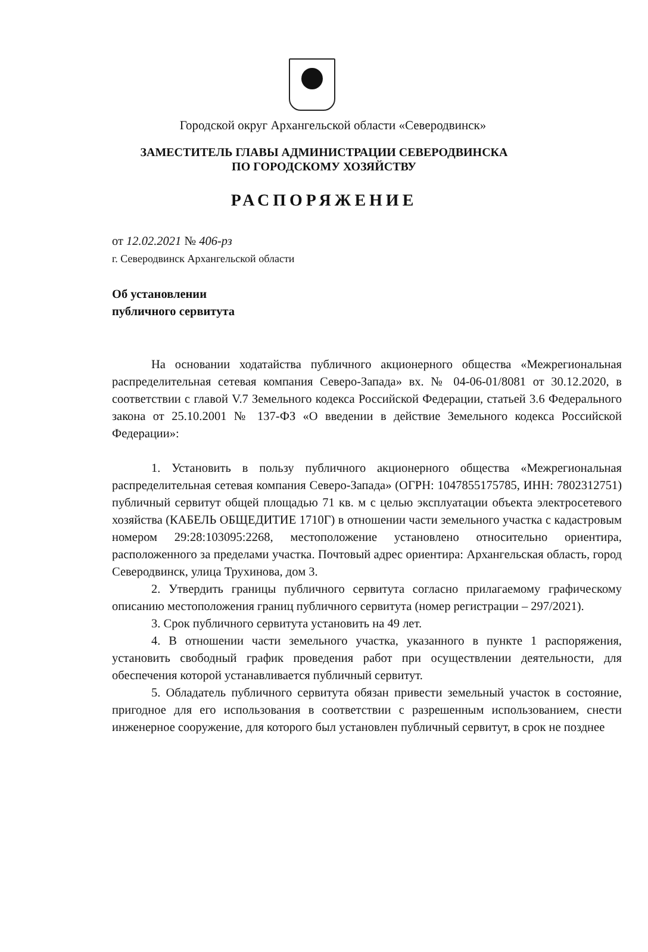Городской округ Архангельской области «Северодвинск»
ЗАМЕСТИТЕЛЬ ГЛАВЫ АДМИНИСТРАЦИИ СЕВЕРОДВИНСКА
ПО ГОРОДСКОМУ ХОЗЯЙСТВУ
РАСПОРЯЖЕНИЕ
от 12.02.2021 № 406-рз
г. Северодвинск Архангельской области
Об установлении
публичного сервитута
На основании ходатайства публичного акционерного общества «Межрегиональная распределительная сетевая компания Северо-Запада» вх. № 04-06-01/8081 от 30.12.2020, в соответствии с главой V.7 Земельного кодекса Российской Федерации, статьей 3.6 Федерального закона от 25.10.2001 № 137-ФЗ «О введении в действие Земельного кодекса Российской Федерации»:
1. Установить в пользу публичного акционерного общества «Межрегиональная распределительная сетевая компания Северо-Запада» (ОГРН: 1047855175785, ИНН: 7802312751) публичный сервитут общей площадью 71 кв. м с целью эксплуатации объекта электросетевого хозяйства (КАБЕЛЬ ОБЩЕДИТИЕ 1710Г) в отношении части земельного участка с кадастровым номером 29:28:103095:2268, местоположение установлено относительно ориентира, расположенного за пределами участка. Почтовый адрес ориентира: Архангельская область, город Северодвинск, улица Трухинова, дом 3.
2. Утвердить границы публичного сервитута согласно прилагаемому графическому описанию местоположения границ публичного сервитута (номер регистрации – 297/2021).
3. Срок публичного сервитута установить на 49 лет.
4. В отношении части земельного участка, указанного в пункте 1 распоряжения, установить свободный график проведения работ при осуществлении деятельности, для обеспечения которой устанавливается публичный сервитут.
5. Обладатель публичного сервитута обязан привести земельный участок в состояние, пригодное для его использования в соответствии с разрешенным использованием, снести инженерное сооружение, для которого был установлен публичный сервитут, в срок не позднее